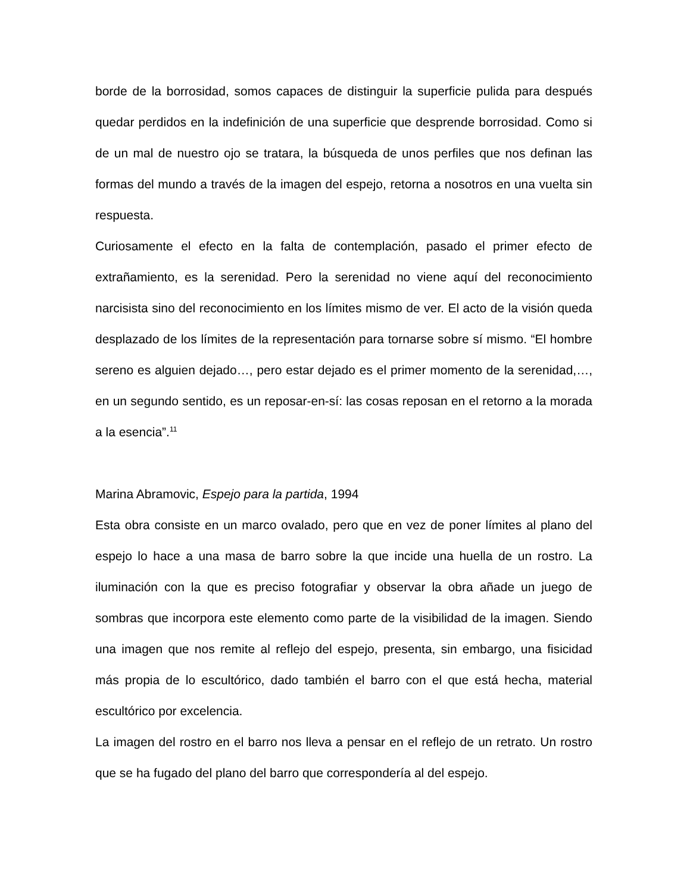borde de la borrosidad, somos capaces de distinguir la superficie pulida para después quedar perdidos en la indefinición de una superficie que desprende borrosidad. Como si de un mal de nuestro ojo se tratara, la búsqueda de unos perfiles que nos definan las formas del mundo a través de la imagen del espejo, retorna a nosotros en una vuelta sin respuesta.
Curiosamente el efecto en la falta de contemplación, pasado el primer efecto de extrañamiento, es la serenidad. Pero la serenidad no viene aquí del reconocimiento narcisista sino del reconocimiento en los límites mismo de ver. El acto de la visión queda desplazado de los límites de la representación para tornarse sobre sí mismo. “El hombre sereno es alguien dejado…, pero estar dejado es el primer momento de la serenidad,…, en un segundo sentido, es un reposar-en-sí: las cosas reposan en el retorno a la morada a la esencia”.<sup>11</sup>
Marina Abramovic, Espejo para la partida, 1994
Esta obra consiste en un marco ovalado, pero que en vez de poner límites al plano del espejo lo hace a una masa de barro sobre la que incide una huella de un rostro. La iluminación con la que es preciso fotografiar y observar la obra añade un juego de sombras que incorpora este elemento como parte de la visibilidad de la imagen. Siendo una imagen que nos remite al reflejo del espejo, presenta, sin embargo, una fisicidad más propia de lo escultórico, dado también el barro con el que está hecha, material escultórico por excelencia.
La imagen del rostro en el barro nos lleva a pensar en el reflejo de un retrato. Un rostro que se ha fugado del plano del barro que correspondería al del espejo.